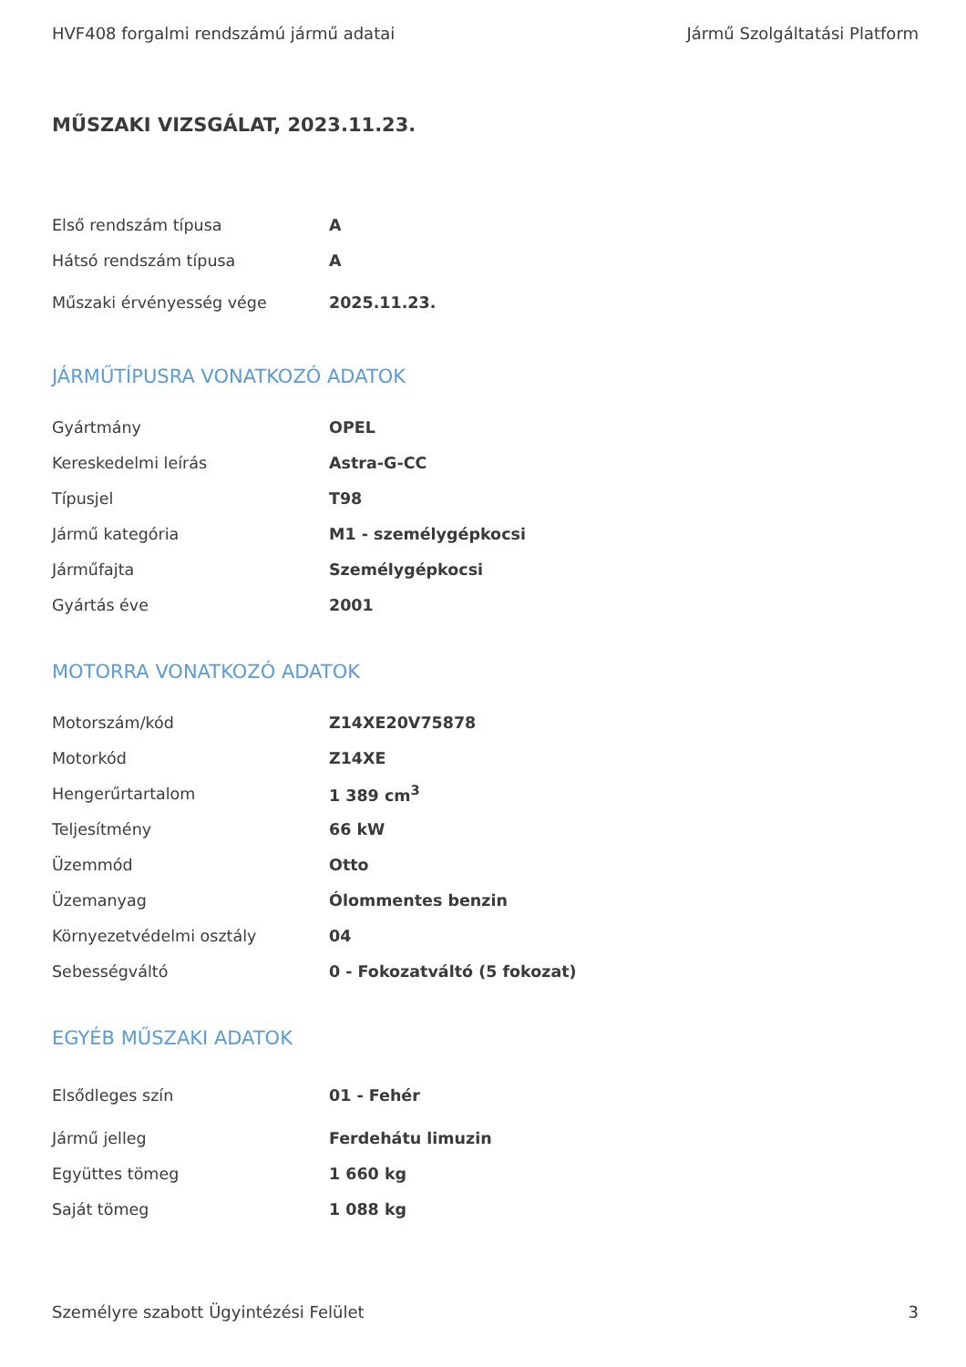HVF408 forgalmi rendszámú jármű adatai Jármű Szolgáltatási Platform
MŰSZAKI VIZSGÁLAT, 2023.11.23.
| Első rendszám típusa | A |
| Hátsó rendszám típusa | A |
| Műszaki érvényesség vége | 2025.11.23. |
JÁRMŰTÍPUSRA VONATKOZÓ ADATOK
| Gyártmány | OPEL |
| Kereskedelmi leírás | Astra-G-CC |
| Típusjel | T98 |
| Jármű kategória | M1 - személygépkocsi |
| Járműfajta | Személygépkocsi |
| Gyártás éve | 2001 |
MOTORRA VONATKOZÓ ADATOK
| Motorszám/kód | Z14XE20V75878 |
| Motorkód | Z14XE |
| Hengerűrtartalom | 1 389 cm<sup>3</sup> |
| Teljesítmény | 66 kW |
| Üzemmód | Otto |
| Üzemanyag | Ólommentes benzin |
| Környezetvédelmi osztály | 04 |
| Sebességváltó | 0 - Fokozatváltó (5 fokozat) |
EGYÉB MŰSZAKI ADATOK
| Elsődleges szín | 01 - Fehér |
| Jármű jelleg | Ferdehátu limuzin |
| Együttes tömeg | 1 660 kg |
| Saját tömeg | 1 088 kg |
Személyre szabott Ügyintézési Felület 3